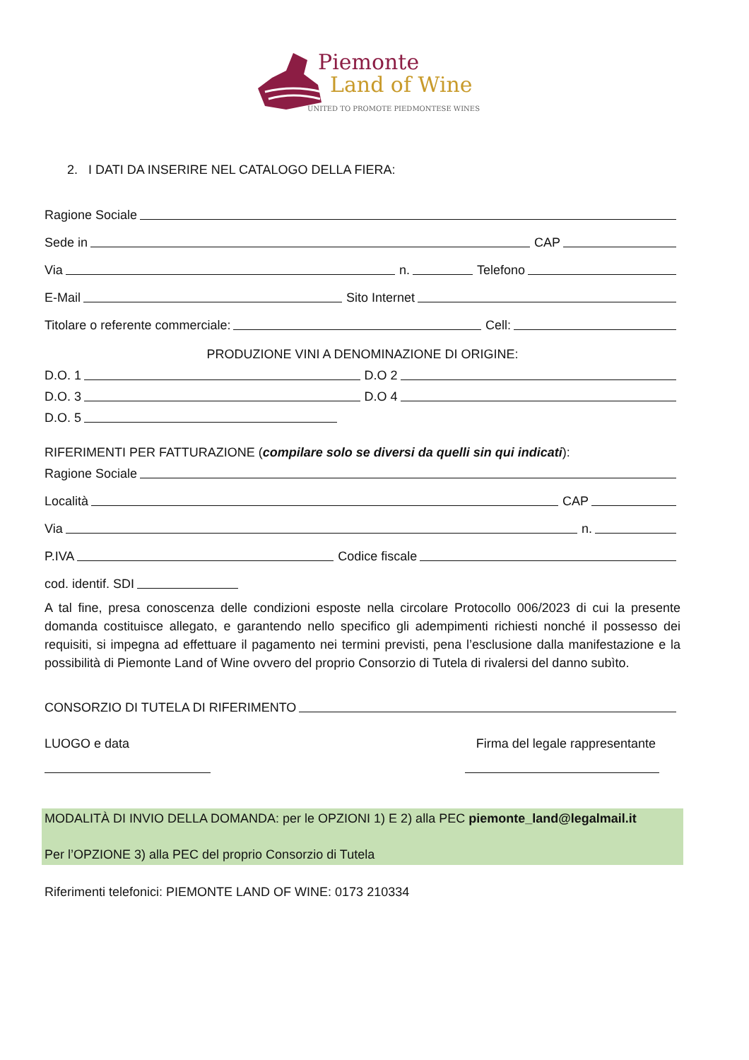Piemonte
Land of Wine
UNITED TO PROMOTE PIEDMONTESE WINES
2. I DATI DA INSERIRE NEL CATALOGO DELLA FIERA:
Ragione Sociale
Sede in CAP
Via n. Telefono
E-Mail Sito Internet
Titolare o referente commerciale: Cell:
PRODUZIONE VINI A DENOMINAZIONE DI ORIGINE:
D.O. 1 D.O 2
D.O. 3 D.O 4
D.O. 5
RIFERIMENTI PER FATTURAZIONE (compilare solo se diversi da quelli sin qui indicati):
Ragione Sociale
Località CAP
Via n.
P.IVA Codice fiscale
cod. identif. SDI
A tal fine, presa conoscenza delle condizioni esposte nella circolare Protocollo 006/2023 di cui la presente domanda costituisce allegato, e garantendo nello specifico gli adempimenti richiesti nonché il possesso dei requisiti, si impegna ad effettuare il pagamento nei termini previsti, pena l’esclusione dalla manifestazione e la possibilità di Piemonte Land of Wine ovvero del proprio Consorzio di Tutela di rivalersi del danno subìto.
CONSORZIO DI TUTELA DI RIFERIMENTO
LUOGO e data Firma del legale rappresentante
MODALITÀ DI INVIO DELLA DOMANDA: per le OPZIONI 1) E 2) alla PEC piemonte_land@legalmail.it
Per l’OPZIONE 3) alla PEC del proprio Consorzio di Tutela
Riferimenti telefonici: PIEMONTE LAND OF WINE: 0173 210334